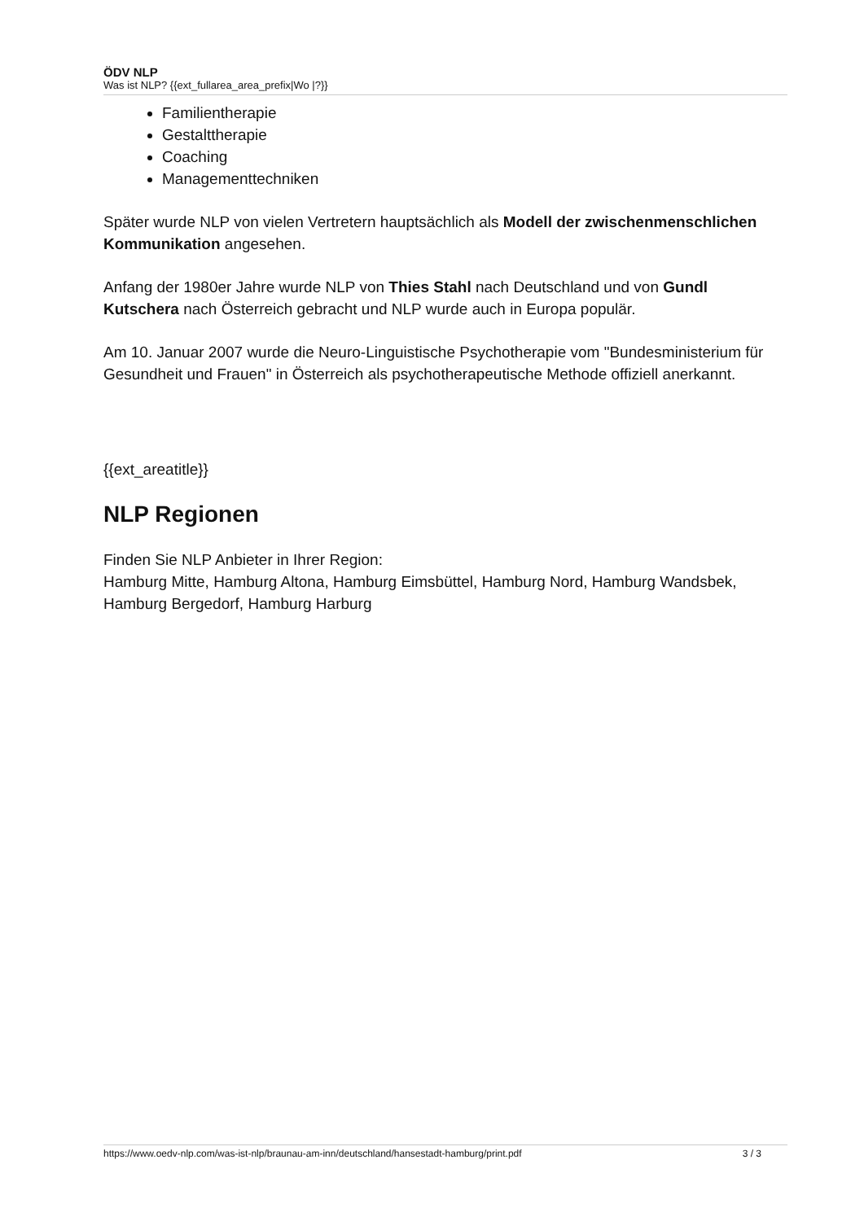ÖDV NLP
Was ist NLP? {{ext_fullarea_area_prefix|Wo |?}}
Familientherapie
Gestalttherapie
Coaching
Managementtechniken
Später wurde NLP von vielen Vertretern hauptsächlich als Modell der zwischenmenschlichen Kommunikation angesehen.
Anfang der 1980er Jahre wurde NLP von Thies Stahl nach Deutschland und von Gundl Kutschera nach Österreich gebracht und NLP wurde auch in Europa populär.
Am 10. Januar 2007 wurde die Neuro-Linguistische Psychotherapie vom "Bundesministerium für Gesundheit und Frauen" in Österreich als psychotherapeutische Methode offiziell anerkannt.
{{ext_areatitle}}
NLP Regionen
Finden Sie NLP Anbieter in Ihrer Region:
Hamburg Mitte, Hamburg Altona, Hamburg Eimsbüttel, Hamburg Nord, Hamburg Wandsbek, Hamburg Bergedorf, Hamburg Harburg
https://www.oedv-nlp.com/was-ist-nlp/braunau-am-inn/deutschland/hansestadt-hamburg/print.pdf 3 / 3